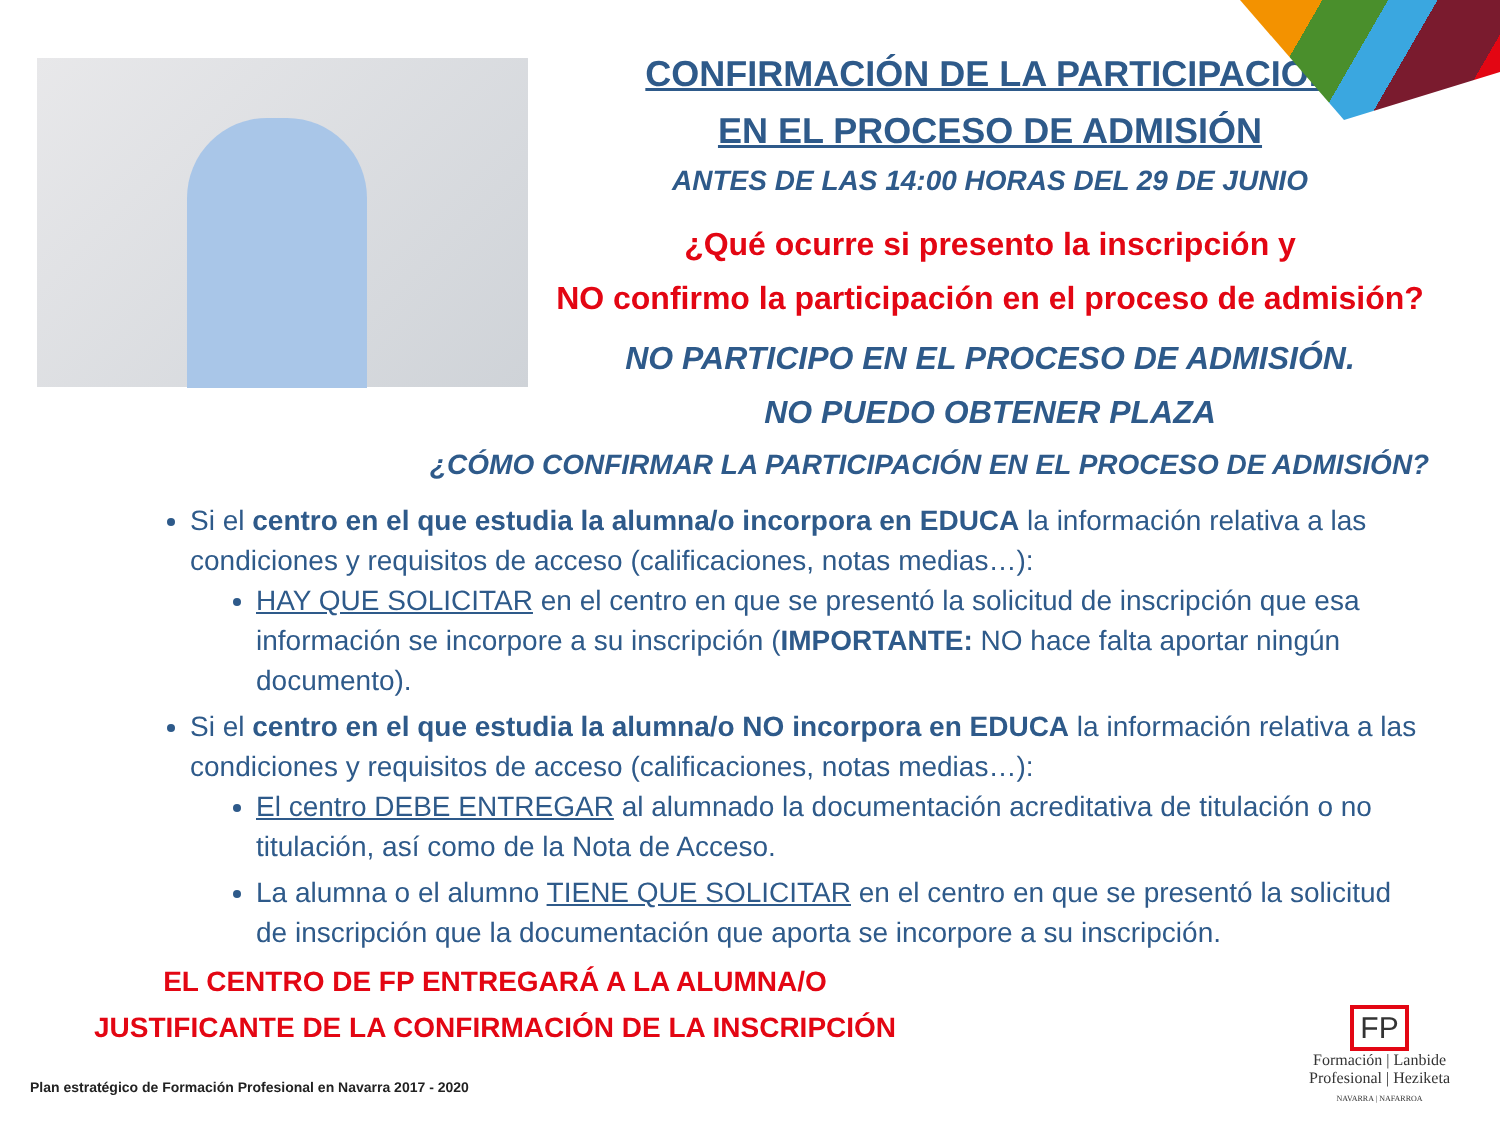CONFIRMACIÓN DE LA PARTICIPACIÓN
EN EL PROCESO DE ADMISIÓN
ANTES DE LAS 14:00 HORAS DEL 29 DE JUNIO
¿Qué ocurre si presento la inscripción y
NO confirmo la participación en el proceso de admisión?
NO PARTICIPO EN EL PROCESO DE ADMISIÓN.
NO PUEDO OBTENER PLAZA
¿CÓMO CONFIRMAR LA PARTICIPACIÓN EN EL PROCESO DE ADMISIÓN?
Si el centro en el que estudia la alumna/o incorpora en EDUCA la información relativa a las condiciones y requisitos de acceso (calificaciones, notas medias…):
HAY QUE SOLICITAR en el centro en que se presentó la solicitud de inscripción que esa información se incorpore a su inscripción (IMPORTANTE: NO hace falta aportar ningún documento).
Si el centro en el que estudia la alumna/o NO incorpora en EDUCA la información relativa a las condiciones y requisitos de acceso (calificaciones, notas medias…):
El centro DEBE ENTREGAR al alumnado la documentación acreditativa de titulación o no titulación, así como de la Nota de Acceso.
La alumna o el alumno TIENE QUE SOLICITAR en el centro en que se presentó la solicitud de inscripción que la documentación que aporta se incorpore a su inscripción.
EL CENTRO DE FP ENTREGARÁ A LA ALUMNA/O
JUSTIFICANTE DE LA CONFIRMACIÓN DE LA INSCRIPCIÓN
Plan estratégico de Formación Profesional en Navarra 2017 - 2020
FP
Formación | Lanbide
Profesional | Heziketa
NAVARRA | NAFARROA